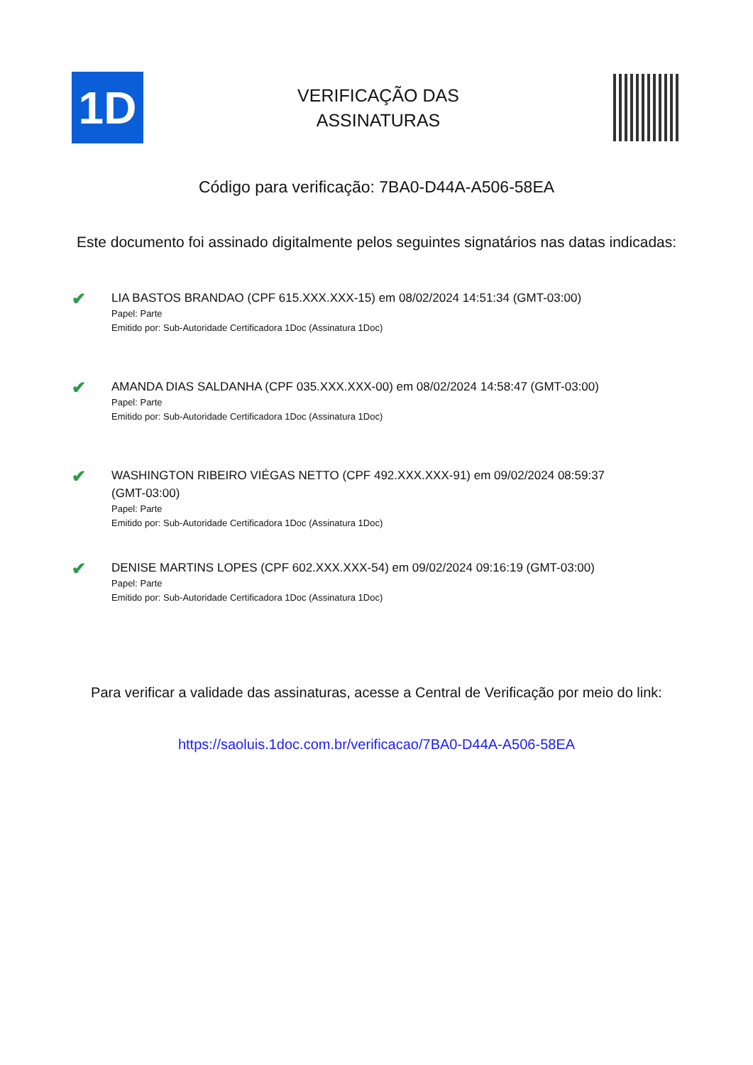1D
VERIFICAÇÃO DAS
ASSINATURAS
Código para verificação: 7BA0-D44A-A506-58EA
Este documento foi assinado digitalmente pelos seguintes signatários nas datas indicadas:
✔
LIA BASTOS BRANDAO (CPF 615.XXX.XXX-15) em 08/02/2024 14:51:34 (GMT-03:00)
Papel: Parte
Emitido por: Sub-Autoridade Certificadora 1Doc (Assinatura 1Doc)
✔
AMANDA DIAS SALDANHA (CPF 035.XXX.XXX-00) em 08/02/2024 14:58:47 (GMT-03:00)
Papel: Parte
Emitido por: Sub-Autoridade Certificadora 1Doc (Assinatura 1Doc)
✔
WASHINGTON RIBEIRO VIÉGAS NETTO (CPF 492.XXX.XXX-91) em 09/02/2024 08:59:37
(GMT-03:00)
Papel: Parte
Emitido por: Sub-Autoridade Certificadora 1Doc (Assinatura 1Doc)
✔
DENISE MARTINS LOPES (CPF 602.XXX.XXX-54) em 09/02/2024 09:16:19 (GMT-03:00)
Papel: Parte
Emitido por: Sub-Autoridade Certificadora 1Doc (Assinatura 1Doc)
Para verificar a validade das assinaturas, acesse a Central de Verificação por meio do link:
https://saoluis.1doc.com.br/verificacao/7BA0-D44A-A506-58EA